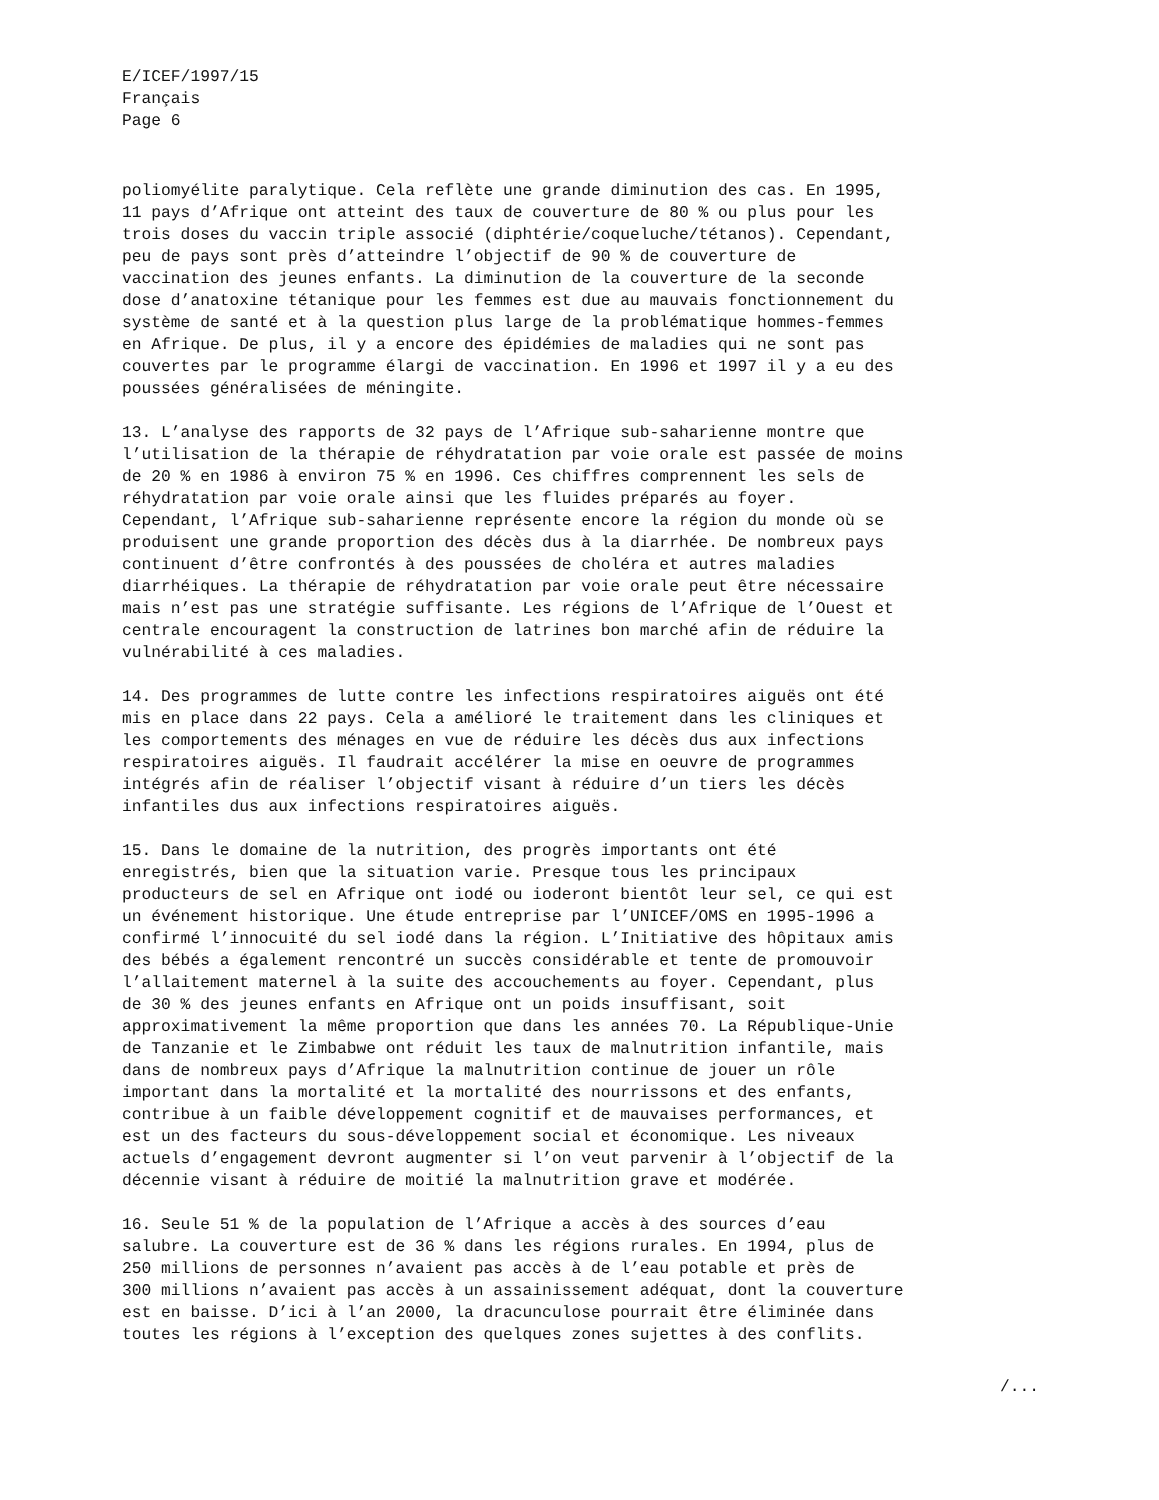E/ICEF/1997/15
Français
Page 6
poliomyélite paralytique. Cela reflète une grande diminution des cas. En 1995, 11 pays d’Afrique ont atteint des taux de couverture de 80 % ou plus pour les trois doses du vaccin triple associé (diphtérie/coqueluche/tétanos). Cependant, peu de pays sont près d’atteindre l’objectif de 90 % de couverture de vaccination des jeunes enfants. La diminution de la couverture de la seconde dose d’anatoxine tétanique pour les femmes est due au mauvais fonctionnement du système de santé et à la question plus large de la problématique hommes-femmes en Afrique. De plus, il y a encore des épidémies de maladies qui ne sont pas couvertes par le programme élargi de vaccination. En 1996 et 1997 il y a eu des poussées généralisées de méningite.
13. L’analyse des rapports de 32 pays de l’Afrique sub-saharienne montre que l’utilisation de la thérapie de réhydratation par voie orale est passée de moins de 20 % en 1986 à environ 75 % en 1996. Ces chiffres comprennent les sels de réhydratation par voie orale ainsi que les fluides préparés au foyer. Cependant, l’Afrique sub-saharienne représente encore la région du monde où se produisent une grande proportion des décès dus à la diarrhée. De nombreux pays continuent d’être confrontés à des poussées de choléra et autres maladies diarrhéiques. La thérapie de réhydratation par voie orale peut être nécessaire mais n’est pas une stratégie suffisante. Les régions de l’Afrique de l’Ouest et centrale encouragent la construction de latrines bon marché afin de réduire la vulnérabilité à ces maladies.
14. Des programmes de lutte contre les infections respiratoires aiguës ont été mis en place dans 22 pays. Cela a amélioré le traitement dans les cliniques et les comportements des ménages en vue de réduire les décès dus aux infections respiratoires aiguës. Il faudrait accélérer la mise en oeuvre de programmes intégrés afin de réaliser l’objectif visant à réduire d’un tiers les décès infantiles dus aux infections respiratoires aiguës.
15. Dans le domaine de la nutrition, des progrès importants ont été enregistrés, bien que la situation varie. Presque tous les principaux producteurs de sel en Afrique ont iodé ou ioderont bientôt leur sel, ce qui est un événement historique. Une étude entreprise par l’UNICEF/OMS en 1995-1996 a confirmé l’innocuité du sel iodé dans la région. L’Initiative des hôpitaux amis des bébés a également rencontré un succès considérable et tente de promouvoir l’allaitement maternel à la suite des accouchements au foyer. Cependant, plus de 30 % des jeunes enfants en Afrique ont un poids insuffisant, soit approximativement la même proportion que dans les années 70. La République-Unie de Tanzanie et le Zimbabwe ont réduit les taux de malnutrition infantile, mais dans de nombreux pays d’Afrique la malnutrition continue de jouer un rôle important dans la mortalité et la mortalité des nourrissons et des enfants, contribue à un faible développement cognitif et de mauvaises performances, et est un des facteurs du sous-développement social et économique. Les niveaux actuels d’engagement devront augmenter si l’on veut parvenir à l’objectif de la décennie visant à réduire de moitié la malnutrition grave et modérée.
16. Seule 51 % de la population de l’Afrique a accès à des sources d’eau salubre. La couverture est de 36 % dans les régions rurales. En 1994, plus de 250 millions de personnes n’avaient pas accès à de l’eau potable et près de 300 millions n’avaient pas accès à un assainissement adéquat, dont la couverture est en baisse. D’ici à l’an 2000, la dracunculose pourrait être éliminée dans toutes les régions à l’exception des quelques zones sujettes à des conflits.
/...